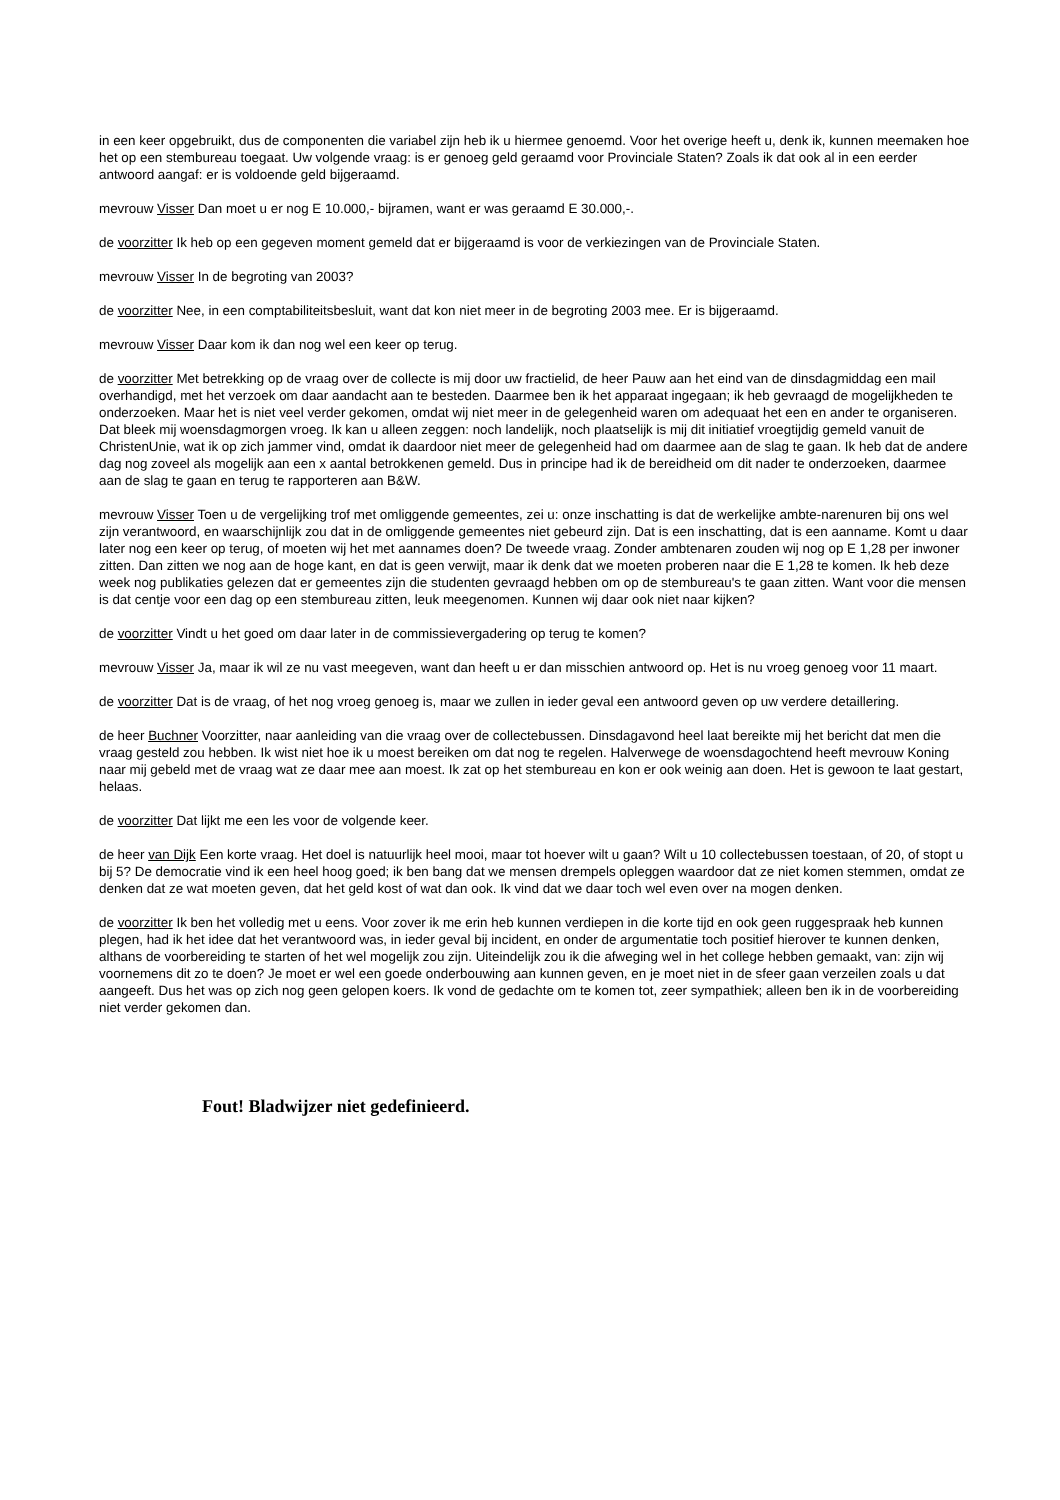in een keer opgebruikt, dus de componenten die variabel zijn heb ik u hiermee genoemd. Voor het overige heeft u, denk ik, kunnen meemaken hoe het op een stembureau toegaat. Uw volgende vraag: is er genoeg geld geraamd voor Provinciale Staten? Zoals ik dat ook al in een eerder antwoord aangaf: er is voldoende geld bijgeraamd.
mevrouw Visser Dan moet u er nog E 10.000,- bijramen, want er was geraamd E 30.000,-.
de voorzitter Ik heb op een gegeven moment gemeld dat er bijgeraamd is voor de verkiezingen van de Provinciale Staten.
mevrouw Visser In de begroting van 2003?
de voorzitter Nee, in een comptabiliteitsbesluit, want dat kon niet meer in de begroting 2003 mee. Er is bijgeraamd.
mevrouw Visser Daar kom ik dan nog wel een keer op terug.
de voorzitter Met betrekking op de vraag over de collecte is mij door uw fractielid, de heer Pauw aan het eind van de dinsdagmiddag een mail overhandigd, met het verzoek om daar aandacht aan te besteden. Daarmee ben ik het apparaat ingegaan; ik heb gevraagd de mogelijkheden te onderzoeken. Maar het is niet veel verder gekomen, omdat wij niet meer in de gelegenheid waren om adequaat het een en ander te organiseren. Dat bleek mij woensdagmorgen vroeg. Ik kan u alleen zeggen: noch landelijk, noch plaatselijk is mij dit initiatief vroegtijdig gemeld vanuit de ChristenUnie, wat ik op zich jammer vind, omdat ik daardoor niet meer de gelegenheid had om daarmee aan de slag te gaan. Ik heb dat de andere dag nog zoveel als mogelijk aan een x aantal betrokkenen gemeld. Dus in principe had ik de bereidheid om dit nader te onderzoeken, daarmee aan de slag te gaan en terug te rapporteren aan B&W.
mevrouw Visser Toen u de vergelijking trof met omliggende gemeentes, zei u: onze inschatting is dat de werkelijke ambte-narenuren bij ons wel zijn verantwoord, en waarschijnlijk zou dat in de omliggende gemeentes niet gebeurd zijn. Dat is een inschatting, dat is een aanname. Komt u daar later nog een keer op terug, of moeten wij het met aannames doen? De tweede vraag. Zonder ambtenaren zouden wij nog op E 1,28 per inwoner zitten. Dan zitten we nog aan de hoge kant, en dat is geen verwijt, maar ik denk dat we moeten proberen naar die E 1,28 te komen. Ik heb deze week nog publikaties gelezen dat er gemeentes zijn die studenten gevraagd hebben om op de stembureau's te gaan zitten. Want voor die mensen is dat centje voor een dag op een stembureau zitten, leuk meegenomen. Kunnen wij daar ook niet naar kijken?
de voorzitter Vindt u het goed om daar later in de commissievergadering op terug te komen?
mevrouw Visser Ja, maar ik wil ze nu vast meegeven, want dan heeft u er dan misschien antwoord op. Het is nu vroeg genoeg voor 11 maart.
de voorzitter Dat is de vraag, of het nog vroeg genoeg is, maar we zullen in ieder geval een antwoord geven op uw verdere detaillering.
de heer Buchner Voorzitter, naar aanleiding van die vraag over de collectebussen. Dinsdagavond heel laat bereikte mij het bericht dat men die vraag gesteld zou hebben. Ik wist niet hoe ik u moest bereiken om dat nog te regelen. Halverwege de woensdagochtend heeft mevrouw Koning naar mij gebeld met de vraag wat ze daar mee aan moest. Ik zat op het stembureau en kon er ook weinig aan doen. Het is gewoon te laat gestart, helaas.
de voorzitter Dat lijkt me een les voor de volgende keer.
de heer van Dijk Een korte vraag. Het doel is natuurlijk heel mooi, maar tot hoever wilt u gaan? Wilt u 10 collectebussen toestaan, of 20, of stopt u bij 5? De democratie vind ik een heel hoog goed; ik ben bang dat we mensen drempels opleggen waardoor dat ze niet komen stemmen, omdat ze denken dat ze wat moeten geven, dat het geld kost of wat dan ook. Ik vind dat we daar toch wel even over na mogen denken.
de voorzitter Ik ben het volledig met u eens. Voor zover ik me erin heb kunnen verdiepen in die korte tijd en ook geen ruggespraak heb kunnen plegen, had ik het idee dat het verantwoord was, in ieder geval bij incident, en onder de argumentatie toch positief hierover te kunnen denken, althans de voorbereiding te starten of het wel mogelijk zou zijn. Uiteindelijk zou ik die afweging wel in het college hebben gemaakt, van: zijn wij voornemens dit zo te doen? Je moet er wel een goede onderbouwing aan kunnen geven, en je moet niet in de sfeer gaan verzeilen zoals u dat aangeeft. Dus het was op zich nog geen gelopen koers. Ik vond de gedachte om te komen tot, zeer sympathiek; alleen ben ik in de voorbereiding niet verder gekomen dan.
Fout! Bladwijzer niet gedefinieerd.